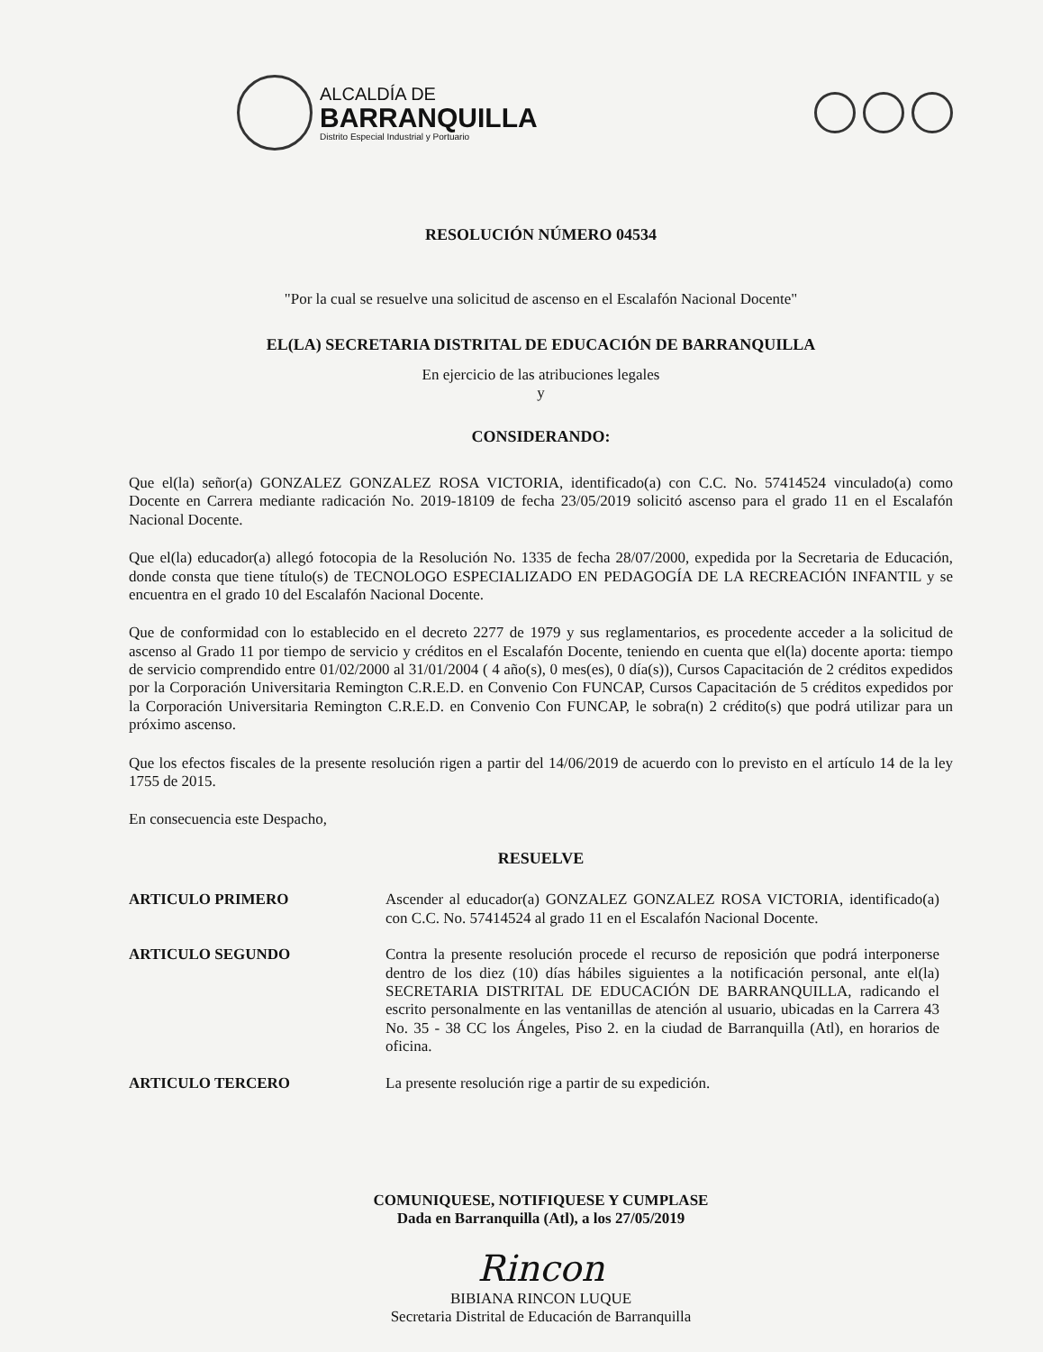ALCALDÍA DE
BARRANQUILLA
Distrito Especial Industrial y Portuario
RESOLUCIÓN NÚMERO 04534
"Por la cual se resuelve una solicitud de ascenso en el Escalafón Nacional Docente"
EL(LA) SECRETARIA DISTRITAL DE EDUCACIÓN DE BARRANQUILLA
En ejercicio de las atribuciones legales
y
CONSIDERANDO:
Que el(la) señor(a) GONZALEZ GONZALEZ ROSA VICTORIA, identificado(a) con C.C. No. 57414524 vinculado(a) como Docente en Carrera mediante radicación No. 2019-18109 de fecha 23/05/2019 solicitó ascenso para el grado 11 en el Escalafón Nacional Docente.
Que el(la) educador(a) allegó fotocopia de la Resolución No. 1335 de fecha 28/07/2000, expedida por la Secretaria de Educación, donde consta que tiene título(s) de TECNOLOGO ESPECIALIZADO EN PEDAGOGÍA DE LA RECREACIÓN INFANTIL y se encuentra en el grado 10 del Escalafón Nacional Docente.
Que de conformidad con lo establecido en el decreto 2277 de 1979 y sus reglamentarios, es procedente acceder a la solicitud de ascenso al Grado 11 por tiempo de servicio y créditos en el Escalafón Docente, teniendo en cuenta que el(la) docente aporta: tiempo de servicio comprendido entre 01/02/2000 al 31/01/2004 ( 4 año(s), 0 mes(es), 0 día(s)), Cursos Capacitación de 2 créditos expedidos por la Corporación Universitaria Remington C.R.E.D. en Convenio Con FUNCAP, Cursos Capacitación de 5 créditos expedidos por la Corporación Universitaria Remington C.R.E.D. en Convenio Con FUNCAP, le sobra(n) 2 crédito(s) que podrá utilizar para un próximo ascenso.
Que los efectos fiscales de la presente resolución rigen a partir del 14/06/2019 de acuerdo con lo previsto en el artículo 14 de la ley 1755 de 2015.
En consecuencia este Despacho,
RESUELVE
ARTICULO PRIMERO Ascender al educador(a) GONZALEZ GONZALEZ ROSA VICTORIA, identificado(a) con C.C. No. 57414524 al grado 11 en el Escalafón Nacional Docente.
ARTICULO SEGUNDO Contra la presente resolución procede el recurso de reposición que podrá interponerse dentro de los diez (10) días hábiles siguientes a la notificación personal, ante el(la) SECRETARIA DISTRITAL DE EDUCACIÓN DE BARRANQUILLA, radicando el escrito personalmente en las ventanillas de atención al usuario, ubicadas en la Carrera 43 No. 35 - 38 CC los Ángeles, Piso 2. en la ciudad de Barranquilla (Atl), en horarios de oficina.
ARTICULO TERCERO La presente resolución rige a partir de su expedición.
COMUNIQUESE, NOTIFIQUESE Y CUMPLASE
Dada en Barranquilla (Atl), a los 27/05/2019
Rincon
BIBIANA RINCON LUQUE
Secretaria Distrital de Educación de Barranquilla